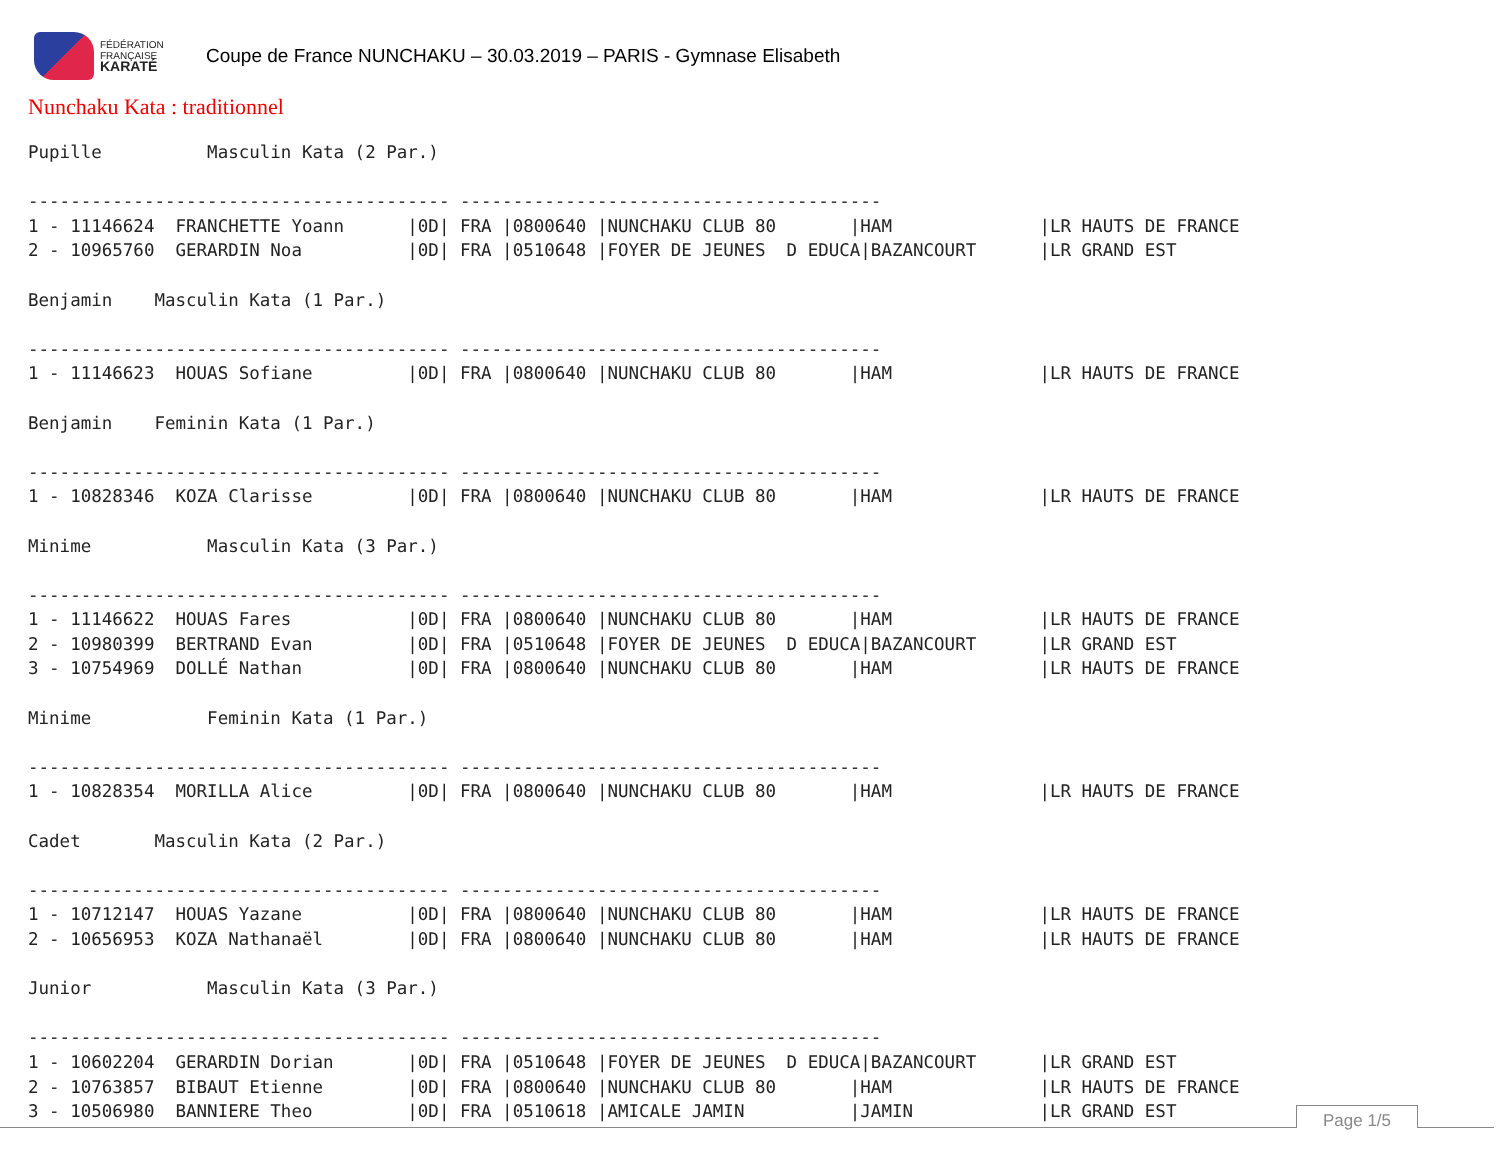FÉDÉRATION
FRANÇAISE
KARATÉ
Coupe de France NUNCHAKU – 30.03.2019 – PARIS - Gymnase Elisabeth
Nunchaku Kata : traditionnel
Pupille          Masculin Kata (2 Par.)

---------------------------------------- ----------------------------------------
1 - 11146624  FRANCHETTE Yoann      |0D| FRA |0800640 |NUNCHAKU CLUB 80       |HAM              |LR HAUTS DE FRANCE
2 - 10965760  GERARDIN Noa          |0D| FRA |0510648 |FOYER DE JEUNES  D EDUCA|BAZANCOURT      |LR GRAND EST

Benjamin    Masculin Kata (1 Par.)

---------------------------------------- ----------------------------------------
1 - 11146623  HOUAS Sofiane         |0D| FRA |0800640 |NUNCHAKU CLUB 80       |HAM              |LR HAUTS DE FRANCE

Benjamin    Feminin Kata (1 Par.)

---------------------------------------- ----------------------------------------
1 - 10828346  KOZA Clarisse         |0D| FRA |0800640 |NUNCHAKU CLUB 80       |HAM              |LR HAUTS DE FRANCE

Minime           Masculin Kata (3 Par.)

---------------------------------------- ----------------------------------------
1 - 11146622  HOUAS Fares           |0D| FRA |0800640 |NUNCHAKU CLUB 80       |HAM              |LR HAUTS DE FRANCE
2 - 10980399  BERTRAND Evan         |0D| FRA |0510648 |FOYER DE JEUNES  D EDUCA|BAZANCOURT      |LR GRAND EST
3 - 10754969  DOLLÉ Nathan          |0D| FRA |0800640 |NUNCHAKU CLUB 80       |HAM              |LR HAUTS DE FRANCE

Minime           Feminin Kata (1 Par.)

---------------------------------------- ----------------------------------------
1 - 10828354  MORILLA Alice         |0D| FRA |0800640 |NUNCHAKU CLUB 80       |HAM              |LR HAUTS DE FRANCE

Cadet       Masculin Kata (2 Par.)

---------------------------------------- ----------------------------------------
1 - 10712147  HOUAS Yazane          |0D| FRA |0800640 |NUNCHAKU CLUB 80       |HAM              |LR HAUTS DE FRANCE
2 - 10656953  KOZA Nathanaël        |0D| FRA |0800640 |NUNCHAKU CLUB 80       |HAM              |LR HAUTS DE FRANCE

Junior           Masculin Kata (3 Par.)

---------------------------------------- ----------------------------------------
1 - 10602204  GERARDIN Dorian       |0D| FRA |0510648 |FOYER DE JEUNES  D EDUCA|BAZANCOURT      |LR GRAND EST
2 - 10763857  BIBAUT Etienne        |0D| FRA |0800640 |NUNCHAKU CLUB 80       |HAM              |LR HAUTS DE FRANCE
3 - 10506980  BANNIERE Theo         |0D| FRA |0510618 |AMICALE JAMIN          |JAMIN            |LR GRAND EST
Page 1/5